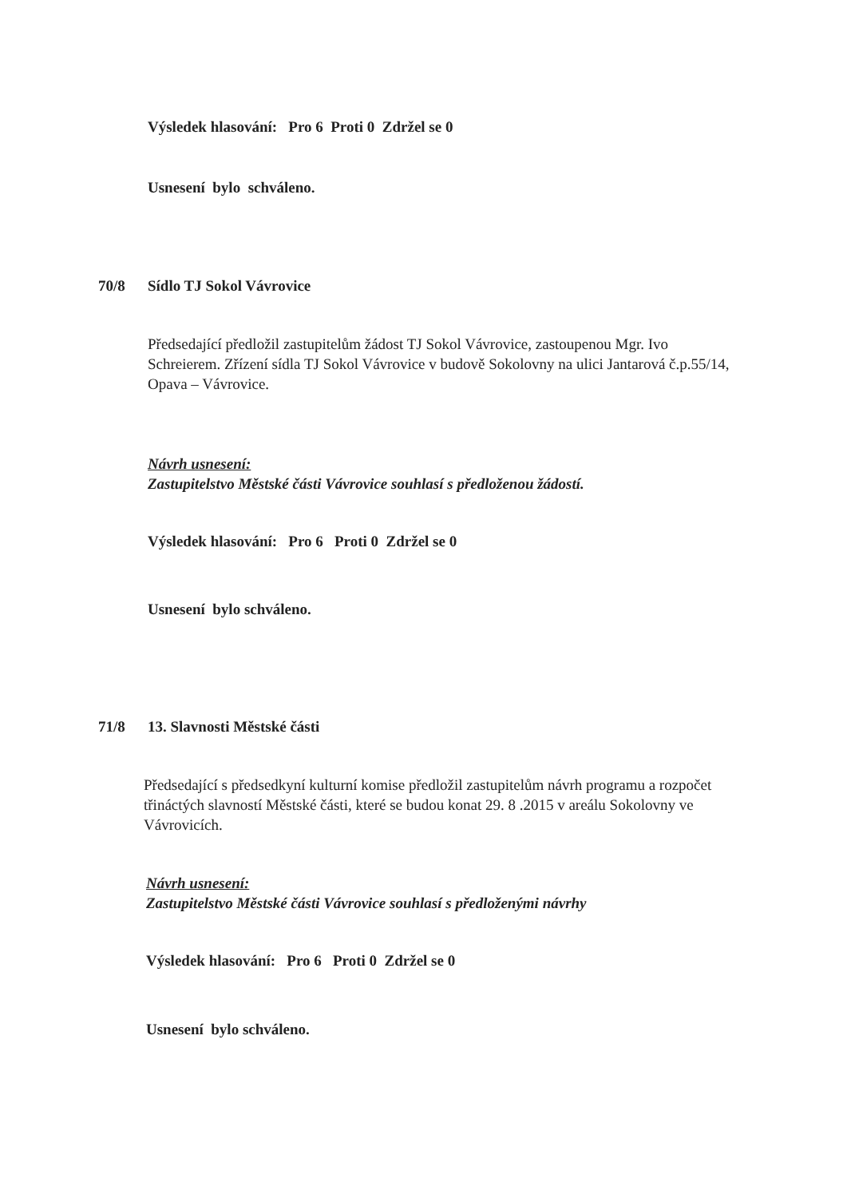Výsledek hlasování: Pro 6 Proti 0 Zdržel se 0
Usnesení bylo schváleno.
70/8 Sídlo TJ Sokol Vávrovice
Předsedající předložil zastupitelům žádost TJ Sokol Vávrovice, zastoupenou Mgr. Ivo Schreierem. Zřízení sídla TJ Sokol Vávrovice v budově Sokolovny na ulici Jantarová č.p.55/14, Opava – Vávrovice.
Návrh usnesení:
Zastupitelstvo Městské části Vávrovice souhlasí s předloženou žádostí.
Výsledek hlasování: Pro 6 Proti 0 Zdržel se 0
Usnesení bylo schváleno.
71/8 13. Slavnosti Městské části
Předsedající s předsedkyní kulturní komise předložil zastupitelům návrh programu a rozpočet třináctých slavností Městské části, které se budou konat 29. 8 .2015 v areálu Sokolovny ve Vávrovicích.
Návrh usnesení:
Zastupitelstvo Městské části Vávrovice souhlasí s předloženými návrhy
Výsledek hlasování: Pro 6 Proti 0 Zdržel se 0
Usnesení bylo schváleno.